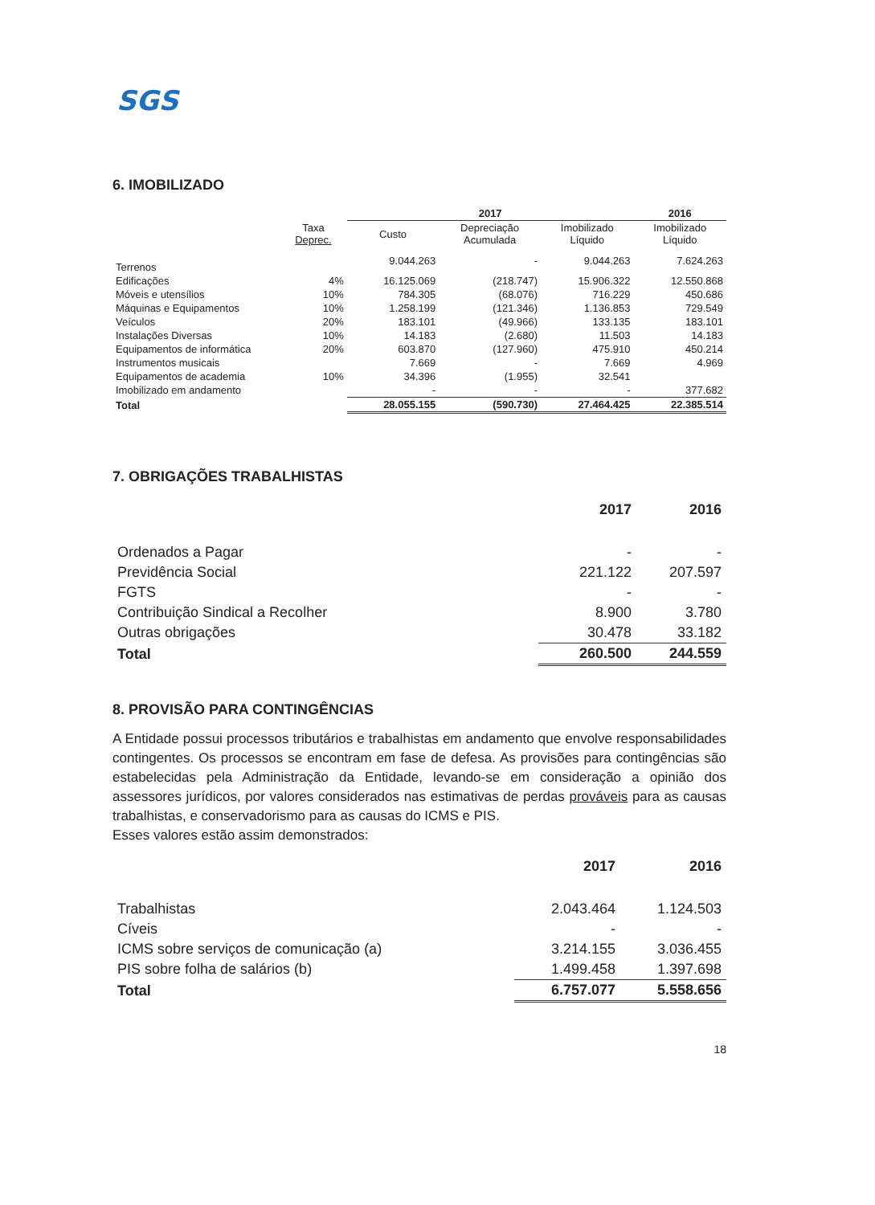SGS
6. IMOBILIZADO
| | | 2017 | | | 2016 |
| --- | --- | --- | --- | --- | --- |
| | Taxa Deprec. | Custo | Depreciação Acumulada | Imobilizado Líquido | Imobilizado Líquido |
| Terrenos | | 9.044.263 | - | 9.044.263 | 7.624.263 |
| Edificações | 4% | 16.125.069 | (218.747) | 15.906.322 | 12.550.868 |
| Móveis e utensílios | 10% | 784.305 | (68.076) | 716.229 | 450.686 |
| Máquinas e Equipamentos | 10% | 1.258.199 | (121.346) | 1.136.853 | 729.549 |
| Veículos | 20% | 183.101 | (49.966) | 133.135 | 183.101 |
| Instalações Diversas | 10% | 14.183 | (2.680) | 11.503 | 14.183 |
| Equipamentos de informática | 20% | 603.870 | (127.960) | 475.910 | 450.214 |
| Instrumentos musicais | | 7.669 | - | 7.669 | 4.969 |
| Equipamentos de academia | 10% | 34.396 | (1.955) | 32.541 | |
| Imobilizado em andamento | | - | - | - | 377.682 |
| Total | | 28.055.155 | (590.730) | 27.464.425 | 22.385.514 |
7. OBRIGAÇÕES TRABALHISTAS
| | 2017 | 2016 |
| --- | --- | --- |
| Ordenados a Pagar | - | - |
| Previdência Social | 221.122 | 207.597 |
| FGTS | - | - |
| Contribuição Sindical a Recolher | 8.900 | 3.780 |
| Outras obrigações | 30.478 | 33.182 |
| Total | 260.500 | 244.559 |
8. PROVISÃO PARA CONTINGÊNCIAS
A Entidade possui processos tributários e trabalhistas em andamento que envolve responsabilidades contingentes. Os processos se encontram em fase de defesa. As provisões para contingências são estabelecidas pela Administração da Entidade, levando-se em consideração a opinião dos assessores jurídicos, por valores considerados nas estimativas de perdas prováveis para as causas trabalhistas, e conservadorismo para as causas do ICMS e PIS.
Esses valores estão assim demonstrados:
| | 2017 | 2016 |
| --- | --- | --- |
| Trabalhistas | 2.043.464 | 1.124.503 |
| Cíveis | - | - |
| ICMS sobre serviços de comunicação (a) | 3.214.155 | 3.036.455 |
| PIS sobre folha de salários (b) | 1.499.458 | 1.397.698 |
| Total | 6.757.077 | 5.558.656 |
18